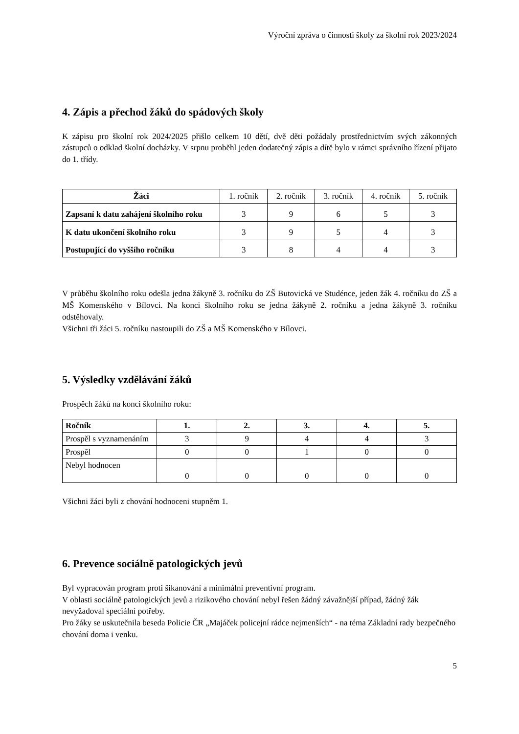Výroční zpráva o činnosti školy za školní rok 2023/2024
4. Zápis a přechod žáků do spádových školy
K zápisu pro školní rok 2024/2025 přišlo celkem 10 dětí, dvě děti požádaly prostřednictvím svých zákonných zástupců o odklad školní docházky. V srpnu proběhl jeden dodatečný zápis a dítě bylo v rámci správního řízení přijato do 1. třídy.
| Žáci | 1. ročník | 2. ročník | 3. ročník | 4. ročník | 5. ročník |
| Zapsaní k datu zahájení školního roku | 3 | 9 | 6 | 5 | 3 |
| K datu ukončení školního roku | 3 | 9 | 5 | 4 | 3 |
| Postupující do vyššího ročníku | 3 | 8 | 4 | 4 | 3 |
V průběhu školního roku odešla jedna žákyně 3. ročníku do ZŠ Butovická ve Studénce, jeden žák 4. ročníku do ZŠ a MŠ Komenského v Bílovci. Na konci školního roku se jedna žákyně 2. ročníku a jedna žákyně 3. ročníku odstěhovaly.
Všichni tři žáci 5. ročníku nastoupili do ZŠ a MŠ Komenského v Bílovci.
5. Výsledky vzdělávání žáků
Prospěch žáků na konci školního roku:
| Ročník | 1. | 2. | 3. | 4. | 5. |
| --- | --- | --- | --- | --- | --- |
| Prospěl s vyznamenáním | 3 | 9 | 4 | 4 | 3 |
| Prospěl | 0 | 0 | 1 | 0 | 0 |
| Nebyl hodnocen | 0 | 0 | 0 | 0 | 0 |
Všichni žáci byli z chování hodnoceni stupněm 1.
6. Prevence sociálně patologických jevů
Byl vypracován program proti šikanování a minimální preventivní program.
V oblasti sociálně patologických jevů a rizikového chování nebyl řešen žádný závažnější případ, žádný žák nevyžadoval speciální potřeby.
Pro žáky se uskutečnila beseda Policie ČR „Majáček policejní rádce nejmenších“ - na téma Základní rady bezpečného chování doma i venku.
5